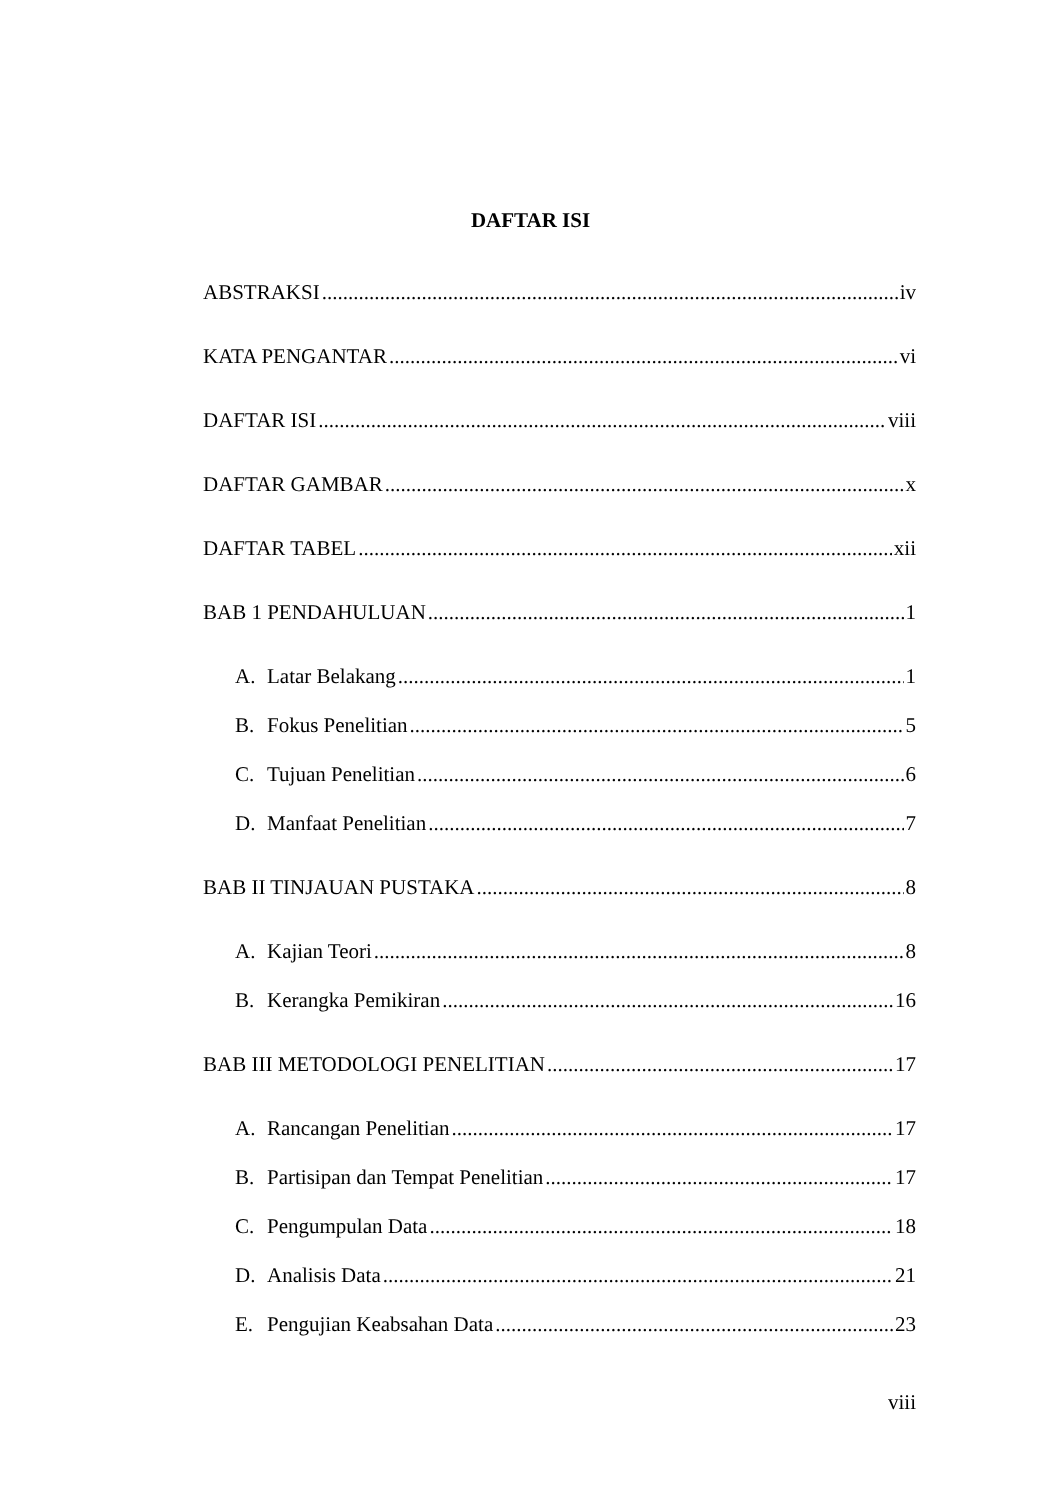DAFTAR ISI
ABSTRAKSI iv
KATA PENGANTAR vi
DAFTAR ISI viii
DAFTAR GAMBAR x
DAFTAR TABEL xii
BAB 1 PENDAHULUAN 1
A. Latar Belakang 1
B. Fokus Penelitian 5
C. Tujuan Penelitian 6
D. Manfaat Penelitian 7
BAB II TINJAUAN PUSTAKA 8
A. Kajian Teori 8
B. Kerangka Pemikiran 16
BAB III METODOLOGI PENELITIAN 17
A. Rancangan Penelitian 17
B. Partisipan dan Tempat Penelitian 17
C. Pengumpulan Data 18
D. Analisis Data 21
E. Pengujian Keabsahan Data 23
viii